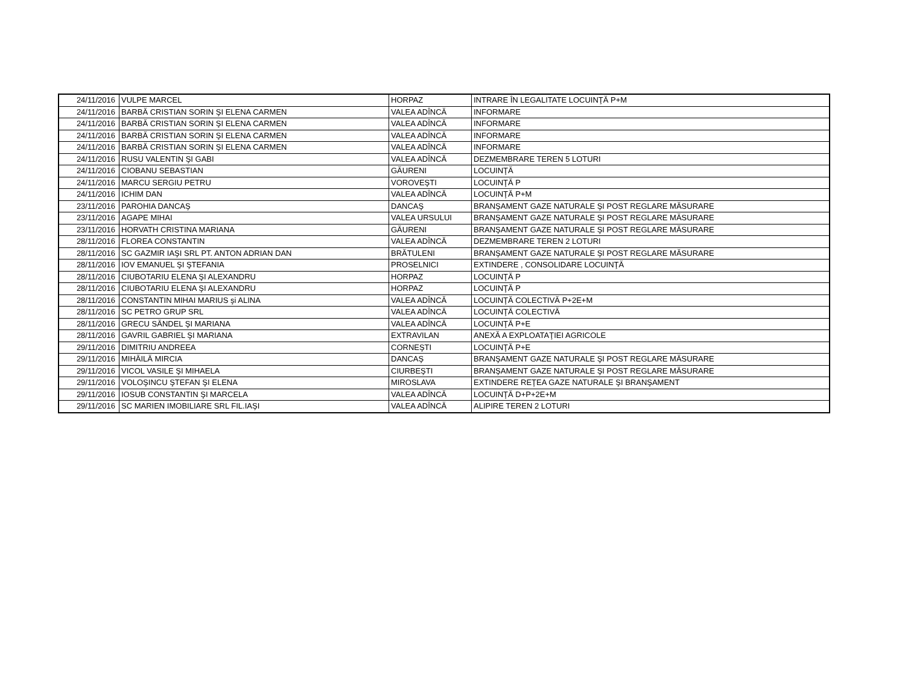| 24/11/2016 | VULPE MARCEL | HORPAZ | INTRARE ÎN LEGALITATE LOCUINŢĂ P+M |
| 24/11/2016 | BARBĂ CRISTIAN SORIN ŞI ELENA CARMEN | VALEA ADÎNCĂ | INFORMARE |
| 24/11/2016 | BARBĂ CRISTIAN SORIN ŞI ELENA CARMEN | VALEA ADÎNCĂ | INFORMARE |
| 24/11/2016 | BARBĂ CRISTIAN SORIN ŞI ELENA CARMEN | VALEA ADÎNCĂ | INFORMARE |
| 24/11/2016 | BARBĂ CRISTIAN SORIN ŞI ELENA CARMEN | VALEA ADÎNCĂ | INFORMARE |
| 24/11/2016 | RUSU VALENTIN ŞI GABI | VALEA ADÎNCĂ | DEZMEMBRARE TEREN 5 LOTURI |
| 24/11/2016 | CIOBANU SEBASTIAN | GĂURENI | LOCUINŢĂ |
| 24/11/2016 | MARCU SERGIU PETRU | VOROVEŞTI | LOCUINŢĂ P |
| 24/11/2016 | ICHIM DAN | VALEA ADÎNCĂ | LOCUINŢĂ P+M |
| 23/11/2016 | PAROHIA DANCAŞ | DANCAŞ | BRANŞAMENT GAZE NATURALE ŞI POST REGLARE MĂSURARE |
| 23/11/2016 | AGAPE MIHAI | VALEA URSULUI | BRANŞAMENT GAZE NATURALE ŞI POST REGLARE MĂSURARE |
| 23/11/2016 | HORVATH CRISTINA MARIANA | GĂURENI | BRANŞAMENT GAZE NATURALE ŞI POST REGLARE MĂSURARE |
| 28/11/2016 | FLOREA CONSTANTIN | VALEA ADÎNCĂ | DEZMEMBRARE TEREN 2 LOTURI |
| 28/11/2016 | SC GAZMIR IAŞI SRL PT. ANTON ADRIAN DAN | BRĂTULENI | BRANŞAMENT GAZE NATURALE ŞI POST REGLARE MĂSURARE |
| 28/11/2016 | IOV EMANUEL ŞI ŞTEFANIA | PROSELNICI | EXTINDERE , CONSOLIDARE LOCUINŢĂ |
| 28/11/2016 | CIUBOTARIU ELENA ŞI ALEXANDRU | HORPAZ | LOCUINŢĂ P |
| 28/11/2016 | CIUBOTARIU ELENA ŞI ALEXANDRU | HORPAZ | LOCUINŢĂ P |
| 28/11/2016 | CONSTANTIN MIHAI MARIUS şi ALINA | VALEA ADÎNCĂ | LOCUINŢĂ COLECTIVĂ P+2E+M |
| 28/11/2016 | SC PETRO GRUP SRL | VALEA ADÎNCĂ | LOCUINŢĂ COLECTIVĂ |
| 28/11/2016 | GRECU SĂNDEL ŞI MARIANA | VALEA ADÎNCĂ | LOCUINŢĂ P+E |
| 28/11/2016 | GAVRIL GABRIEL ŞI MARIANA | EXTRAVILAN | ANEXĂ A EXPLOATAŢIEI AGRICOLE |
| 29/11/2016 | DIMITRIU ANDREEA | CORNEŞTI | LOCUINŢĂ P+E |
| 29/11/2016 | MIHĂILĂ MIRCIA | DANCAŞ | BRANŞAMENT GAZE NATURALE ŞI POST REGLARE MĂSURARE |
| 29/11/2016 | VICOL VASILE ŞI MIHAELA | CIURBEŞTI | BRANŞAMENT GAZE NATURALE ŞI POST REGLARE MĂSURARE |
| 29/11/2016 | VOLOŞINCU ŞTEFAN ŞI ELENA | MIROSLAVA | EXTINDERE REŢEA GAZE NATURALE ŞI BRANŞAMENT |
| 29/11/2016 | IOSUB CONSTANTIN ŞI MARCELA | VALEA ADÎNCĂ | LOCUINŢĂ D+P+2E+M |
| 29/11/2016 | SC MARIEN IMOBILIARE SRL FIL.IAŞI | VALEA ADÎNCĂ | ALIPIRE TEREN 2 LOTURI |